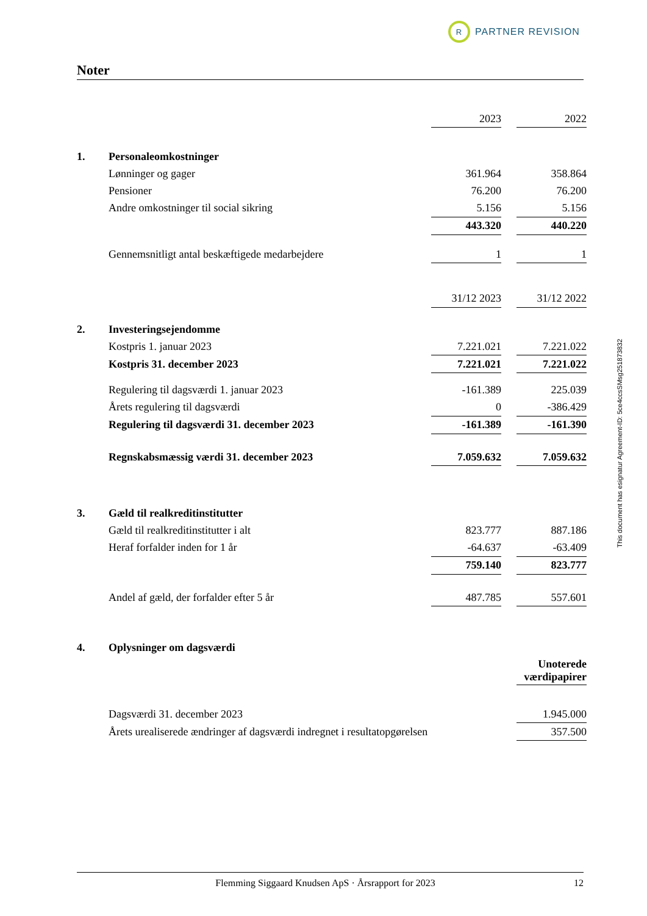R
PARTNER REVISION
Noter
| | | 2023 | | 2022 |
| 1. | Personaleomkostninger | | | |
| | Lønninger og gager | 361.964 | | 358.864 |
| | Pensioner | 76.200 | | 76.200 |
| | Andre omkostninger til social sikring | 5.156 | | 5.156 |
| | | 443.320 | | 440.220 |
| | Gennemsnitligt antal beskæftigede medarbejdere | 1 | | 1 |
| | | 31/12 2023 | | 31/12 2022 |
| 2. | Investeringsejendomme | | | |
| | Kostpris 1. januar 2023 | 7.221.021 | | 7.221.022 |
| | Kostpris 31. december 2023 | 7.221.021 | | 7.221.022 |
| | Regulering til dagsværdi 1. januar 2023 | -161.389 | | 225.039 |
| | Årets regulering til dagsværdi | 0 | | -386.429 |
| | Regulering til dagsværdi 31. december 2023 | -161.389 | | -161.390 |
| | Regnskabsmæssig værdi 31. december 2023 | 7.059.632 | | 7.059.632 |
| 3. | Gæld til realkreditinstitutter | | | |
| | Gæld til realkreditinstitutter i alt | 823.777 | | 887.186 |
| | Heraf forfalder inden for 1 år | -64.637 | | -63.409 |
| | | 759.140 | | 823.777 |
| | Andel af gæld, der forfalder efter 5 år | 487.785 | | 557.601 |
| 4. | Oplysninger om dagsværdi | | | |
| | | | | Unoterede værdipapirer |
| | Dagsværdi 31. december 2023 | | | 1.945.000 |
| | Årets urealiserede ændringer af dagsværdi indregnet i resultatopgørelsen | | | 357.500 |
This document has esignatur Agreement-ID: 5ce4ccsSMsg251873832
Flemming Siggaard Knudsen ApS · Årsrapport for 2023 12